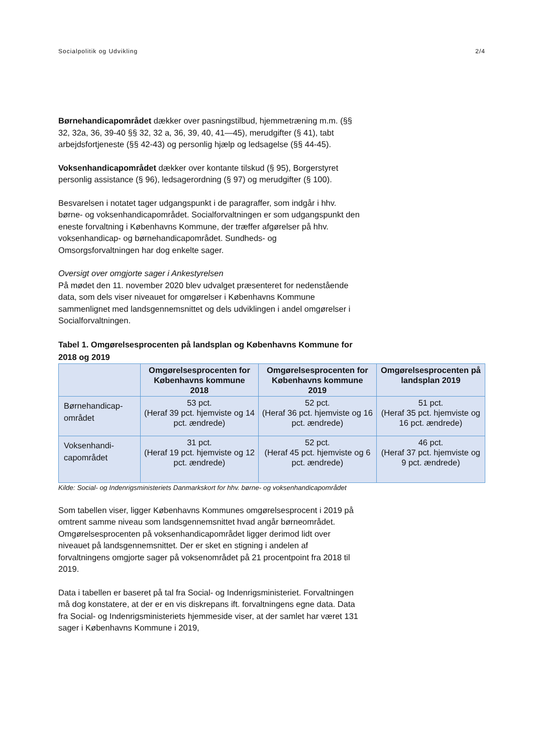Socialpolitik og Udvikling 2/4
Børnehandicapområdet dækker over pasningstilbud, hjemmetræning m.m. (§§ 32, 32a, 36, 39-40 §§ 32, 32 a, 36, 39, 40, 41—45), merudgifter (§ 41), tabt arbejdsfortjeneste (§§ 42-43) og personlig hjælp og ledsagelse (§§ 44-45).
Voksenhandicapområdet dækker over kontante tilskud (§ 95), Borgerstyret personlig assistance (§ 96), ledsagerordning (§ 97) og merudgifter (§ 100).
Besvarelsen i notatet tager udgangspunkt i de paragraffer, som indgår i hhv. børne- og voksenhandicapområdet. Socialforvaltningen er som udgangspunkt den eneste forvaltning i Københavns Kommune, der træffer afgørelser på hhv. voksenhandicap- og børnehandicapområdet. Sundheds- og Omsorgsforvaltningen har dog enkelte sager.
Oversigt over omgjorte sager i Ankestyrelsen
På mødet den 11. november 2020 blev udvalget præsenteret for nedenstående data, som dels viser niveauet for omgørelser i Københavns Kommune sammenlignet med landsgennemsnittet og dels udviklingen i andel omgørelser i Socialforvaltningen.
Tabel 1. Omgørelsesprocenten på landsplan og Københavns Kommune for 2018 og 2019
| | Omgørelsesprocenten for Københavns kommune 2018 | Omgørelsesprocenten for Københavns kommune 2019 | Omgørelsesprocenten på landsplan 2019 |
| --- | --- | --- | --- |
| Børnehandicap-området | 53 pct. (Heraf 39 pct. hjemviste og 14 pct. ændrede) | 52 pct. (Heraf 36 pct. hjemviste og 16 pct. ændrede) | 51 pct. (Heraf 35 pct. hjemviste og 16 pct. ændrede) |
| Voksenhandi-capområdet | 31 pct. (Heraf 19 pct. hjemviste og 12 pct. ændrede) | 52 pct. (Heraf 45 pct. hjemviste og 6 pct. ændrede) | 46 pct. (Heraf 37 pct. hjemviste og 9 pct. ændrede) |
Kilde: Social- og Indenrigsministeriets Danmarkskort for hhv. børne- og voksenhandicapområdet
Som tabellen viser, ligger Københavns Kommunes omgørelsesprocent i 2019 på omtrent samme niveau som landsgennemsnittet hvad angår børneområdet. Omgørelsesprocenten på voksenhandicapområdet ligger derimod lidt over niveauet på landsgennemsnittet. Der er sket en stigning i andelen af forvaltningens omgjorte sager på voksenområdet på 21 procentpoint fra 2018 til 2019.
Data i tabellen er baseret på tal fra Social- og Indenrigsministeriet. Forvaltningen må dog konstatere, at der er en vis diskrepans ift. forvaltningens egne data. Data fra Social- og Indenrigsministeriets hjemmeside viser, at der samlet har været 131 sager i Københavns Kommune i 2019,